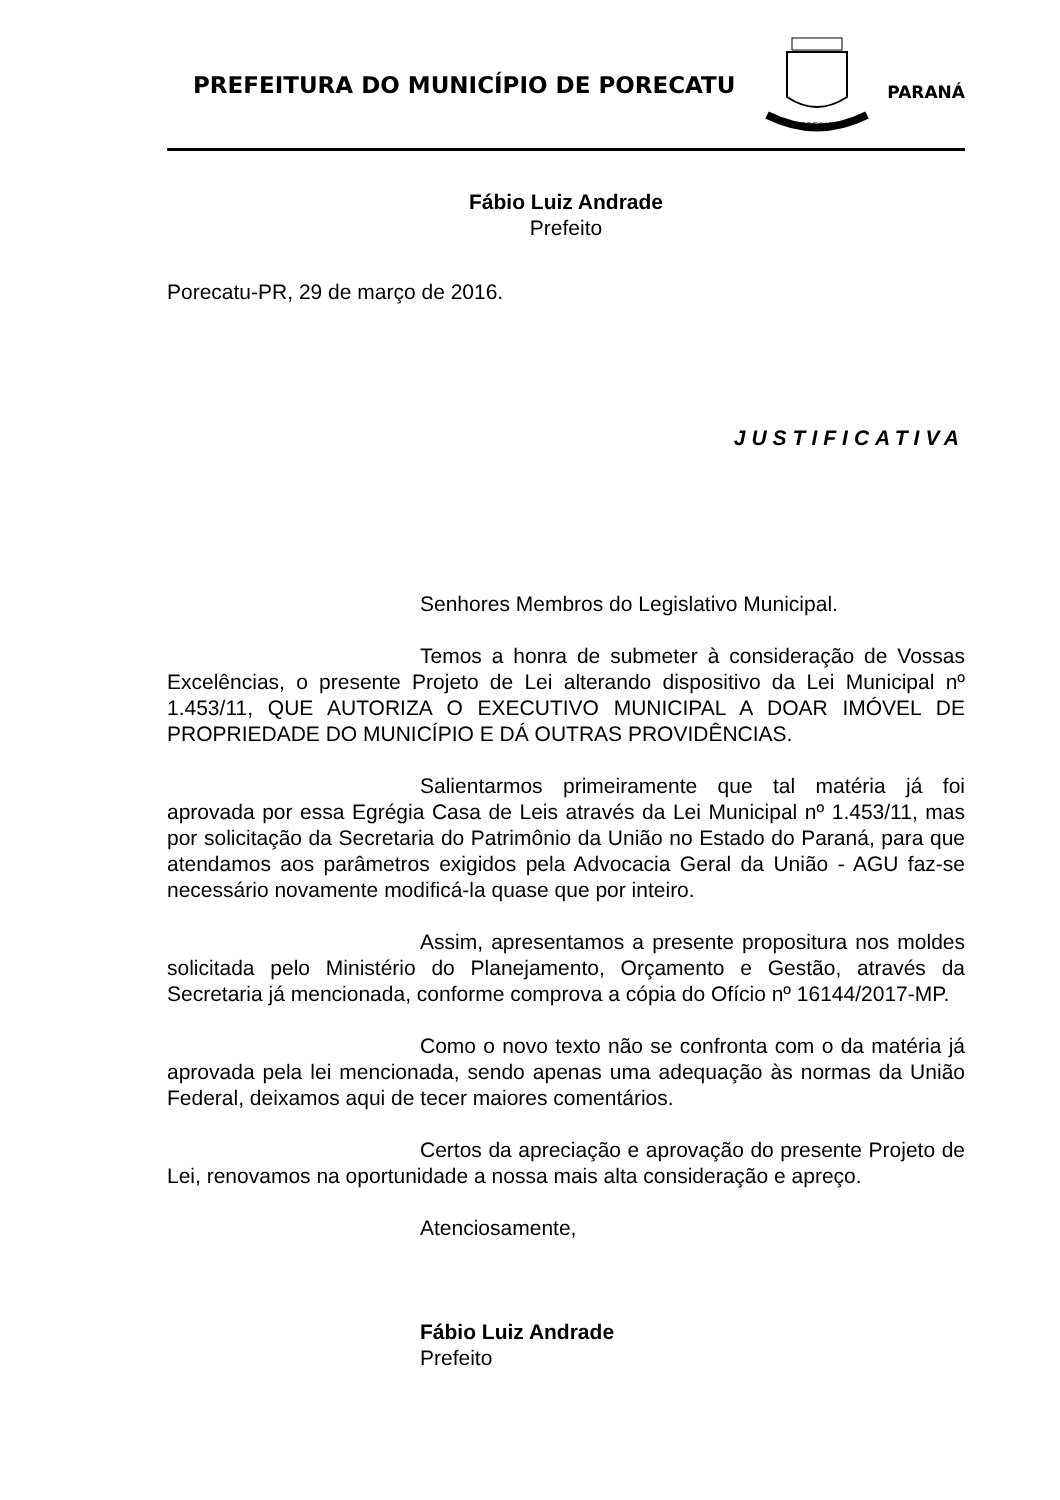PREFEITURA DO MUNICÍPIO DE PORECATU
PORECATU
PARANÁ
Fábio Luiz Andrade
Prefeito
Porecatu-PR, 29 de março de 2016.
JUSTIFICATIVA
Senhores Membros do Legislativo Municipal.
Temos a honra de submeter à consideração de Vossas Excelências, o presente Projeto de Lei alterando dispositivo da Lei Municipal nº 1.453/11, QUE AUTORIZA O EXECUTIVO MUNICIPAL A DOAR IMÓVEL DE PROPRIEDADE DO MUNICÍPIO E DÁ OUTRAS PROVIDÊNCIAS.
Salientarmos primeiramente que tal matéria já foi aprovada por essa Egrégia Casa de Leis através da Lei Municipal nº 1.453/11, mas por solicitação da Secretaria do Patrimônio da União no Estado do Paraná, para que atendamos aos parâmetros exigidos pela Advocacia Geral da União - AGU faz-se necessário novamente modificá-la quase que por inteiro.
Assim, apresentamos a presente propositura nos moldes solicitada pelo Ministério do Planejamento, Orçamento e Gestão, através da Secretaria já mencionada, conforme comprova a cópia do Ofício nº 16144/2017-MP.
Como o novo texto não se confronta com o da matéria já aprovada pela lei mencionada, sendo apenas uma adequação às normas da União Federal, deixamos aqui de tecer maiores comentários.
Certos da apreciação e aprovação do presente Projeto de Lei, renovamos na oportunidade a nossa mais alta consideração e apreço.
Atenciosamente,
Fábio Luiz Andrade
Prefeito